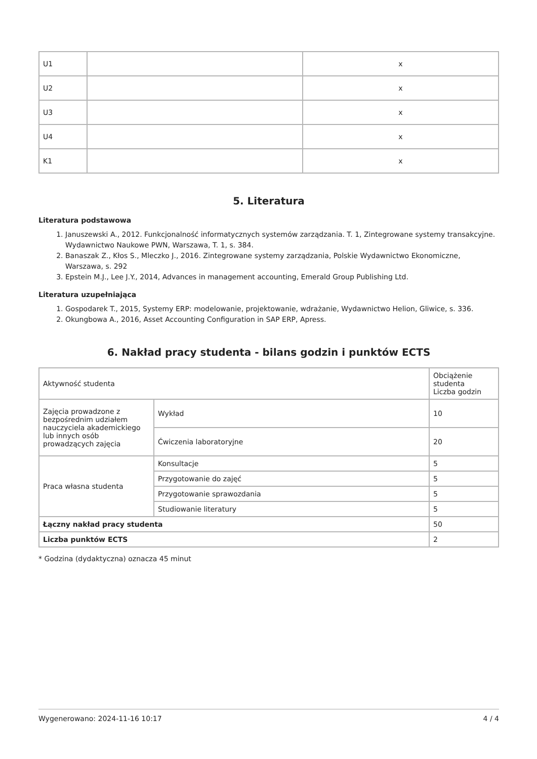| U1 | | x |
| U2 | | x |
| U3 | | x |
| U4 | | x |
| K1 | | x |
5. Literatura
Literatura podstawowa
1. Januszewski A., 2012. Funkcjonalność informatycznych systemów zarządzania. T. 1, Zintegrowane systemy transakcyjne. Wydawnictwo Naukowe PWN, Warszawa, T. 1, s. 384.
2. Banaszak Z., Kłos S., Mleczko J., 2016. Zintegrowane systemy zarządzania, Polskie Wydawnictwo Ekonomiczne, Warszawa, s. 292
3. Epstein M.J., Lee J.Y., 2014, Advances in management accounting, Emerald Group Publishing Ltd.
Literatura uzupełniająca
1. Gospodarek T., 2015, Systemy ERP: modelowanie, projektowanie, wdrażanie, Wydawnictwo Helion, Gliwice, s. 336.
2. Okungbowa A., 2016, Asset Accounting Configuration in SAP ERP, Apress.
6. Nakład pracy studenta - bilans godzin i punktów ECTS
| Aktywność studenta | | Obciążenie studenta Liczba godzin |
| Zajęcia prowadzone z bezpośrednim udziałem nauczyciela akademickiego lub innych osób prowadzących zajęcia | Wykład | 10 |
| | Ćwiczenia laboratoryjne | 20 |
| Praca własna studenta | Konsultacje | 5 |
| | Przygotowanie do zajęć | 5 |
| | Przygotowanie sprawozdania | 5 |
| | Studiowanie literatury | 5 |
| Łączny nakład pracy studenta | | 50 |
| Liczba punktów ECTS | | 2 |
* Godzina (dydaktyczna) oznacza 45 minut
Wygenerowano: 2024-11-16 10:17 4 / 4